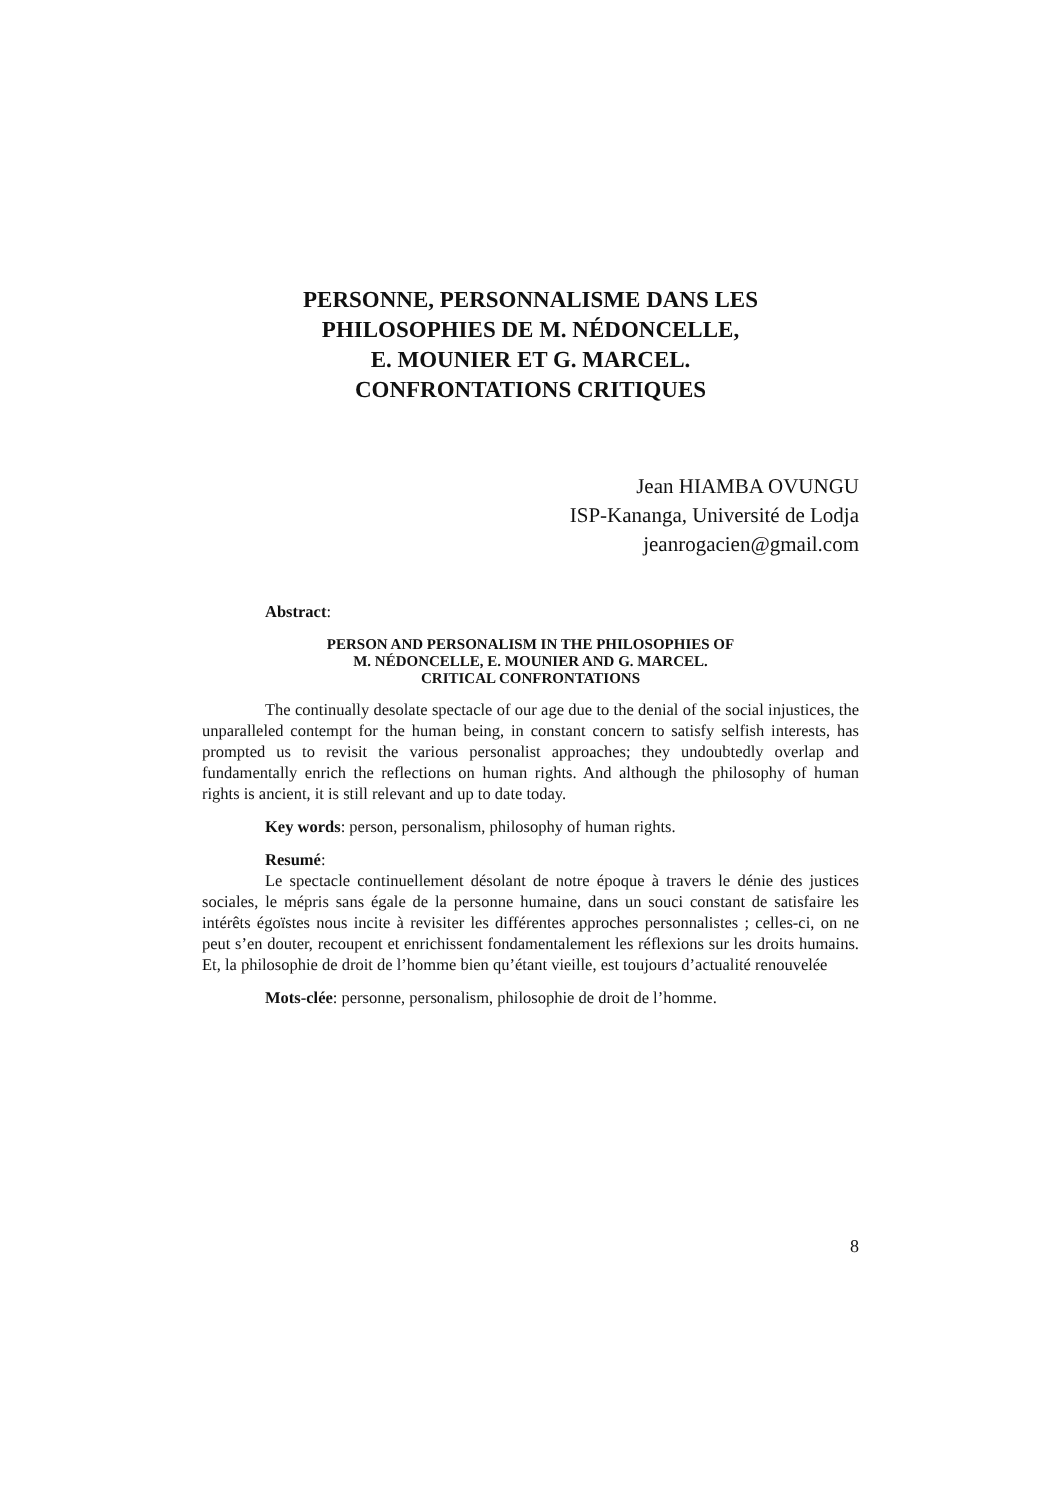PERSONNE, PERSONNALISME DANS LES
PHILOSOPHIES DE M. NÉDONCELLE,
E. MOUNIER ET G. MARCEL.
CONFRONTATIONS CRITIQUES
Jean HIAMBA OVUNGU
ISP-Kananga, Université de Lodja
jeanrogacien@gmail.com
Abstract:
PERSON AND PERSONALISM IN THE PHILOSOPHIES OF
M. NÉDONCELLE, E. MOUNIER AND G. MARCEL.
CRITICAL CONFRONTATIONS
The continually desolate spectacle of our age due to the denial of the social injustices, the unparalleled contempt for the human being, in constant concern to satisfy selfish interests, has prompted us to revisit the various personalist approaches; they undoubtedly overlap and fundamentally enrich the reflections on human rights. And although the philosophy of human rights is ancient, it is still relevant and up to date today.
Key words: person, personalism, philosophy of human rights.
Resumé:
Le spectacle continuellement désolant de notre époque à travers le dénie des justices sociales, le mépris sans égale de la personne humaine, dans un souci constant de satisfaire les intérêts égoïstes nous incite à revisiter les différentes approches personnalistes ; celles-ci, on ne peut s’en douter, recoupent et enrichissent fondamentalement les réflexions sur les droits humains. Et, la philosophie de droit de l’homme bien qu’étant vieille, est toujours d’actualité renouvelée
Mots-clée: personne, personalism, philosophie de droit de l’homme.
8